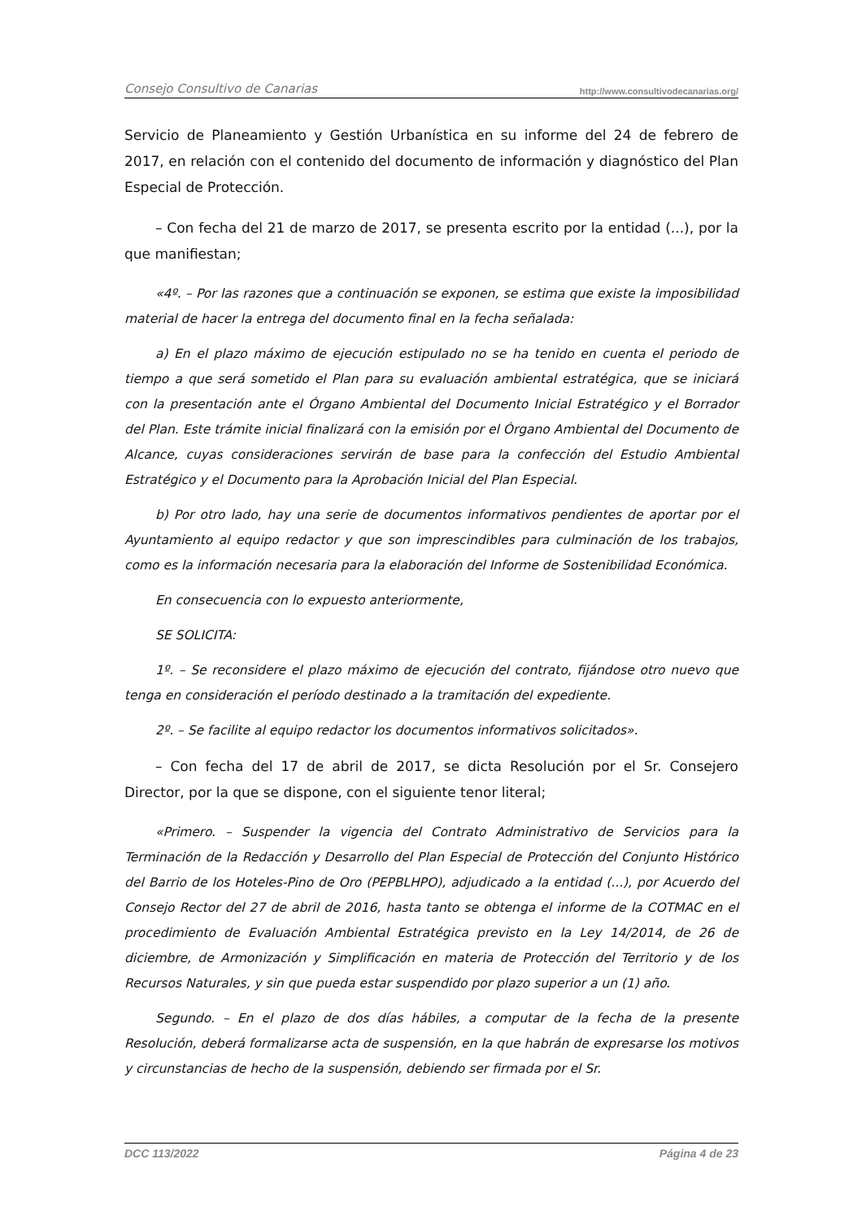Consejo Consultivo de Canarias http://www.consultivodecanarias.org/
Servicio de Planeamiento y Gestión Urbanística en su informe del 24 de febrero de 2017, en relación con el contenido del documento de información y diagnóstico del Plan Especial de Protección.
– Con fecha del 21 de marzo de 2017, se presenta escrito por la entidad (...), por la que manifiestan;
«4º. – Por las razones que a continuación se exponen, se estima que existe la imposibilidad material de hacer la entrega del documento final en la fecha señalada:
a) En el plazo máximo de ejecución estipulado no se ha tenido en cuenta el periodo de tiempo a que será sometido el Plan para su evaluación ambiental estratégica, que se iniciará con la presentación ante el Órgano Ambiental del Documento Inicial Estratégico y el Borrador del Plan. Este trámite inicial finalizará con la emisión por el Órgano Ambiental del Documento de Alcance, cuyas consideraciones servirán de base para la confección del Estudio Ambiental Estratégico y el Documento para la Aprobación Inicial del Plan Especial.
b) Por otro lado, hay una serie de documentos informativos pendientes de aportar por el Ayuntamiento al equipo redactor y que son imprescindibles para culminación de los trabajos, como es la información necesaria para la elaboración del Informe de Sostenibilidad Económica.
En consecuencia con lo expuesto anteriormente,
SE SOLICITA:
1º. – Se reconsidere el plazo máximo de ejecución del contrato, fijándose otro nuevo que tenga en consideración el período destinado a la tramitación del expediente.
2º. – Se facilite al equipo redactor los documentos informativos solicitados».
– Con fecha del 17 de abril de 2017, se dicta Resolución por el Sr. Consejero Director, por la que se dispone, con el siguiente tenor literal;
«Primero. – Suspender la vigencia del Contrato Administrativo de Servicios para la Terminación de la Redacción y Desarrollo del Plan Especial de Protección del Conjunto Histórico del Barrio de los Hoteles-Pino de Oro (PEPBLHPO), adjudicado a la entidad (...), por Acuerdo del Consejo Rector del 27 de abril de 2016, hasta tanto se obtenga el informe de la COTMAC en el procedimiento de Evaluación Ambiental Estratégica previsto en la Ley 14/2014, de 26 de diciembre, de Armonización y Simplificación en materia de Protección del Territorio y de los Recursos Naturales, y sin que pueda estar suspendido por plazo superior a un (1) año.
Segundo. – En el plazo de dos días hábiles, a computar de la fecha de la presente Resolución, deberá formalizarse acta de suspensión, en la que habrán de expresarse los motivos y circunstancias de hecho de la suspensión, debiendo ser firmada por el Sr.
DCC 113/2022 Página 4 de 23